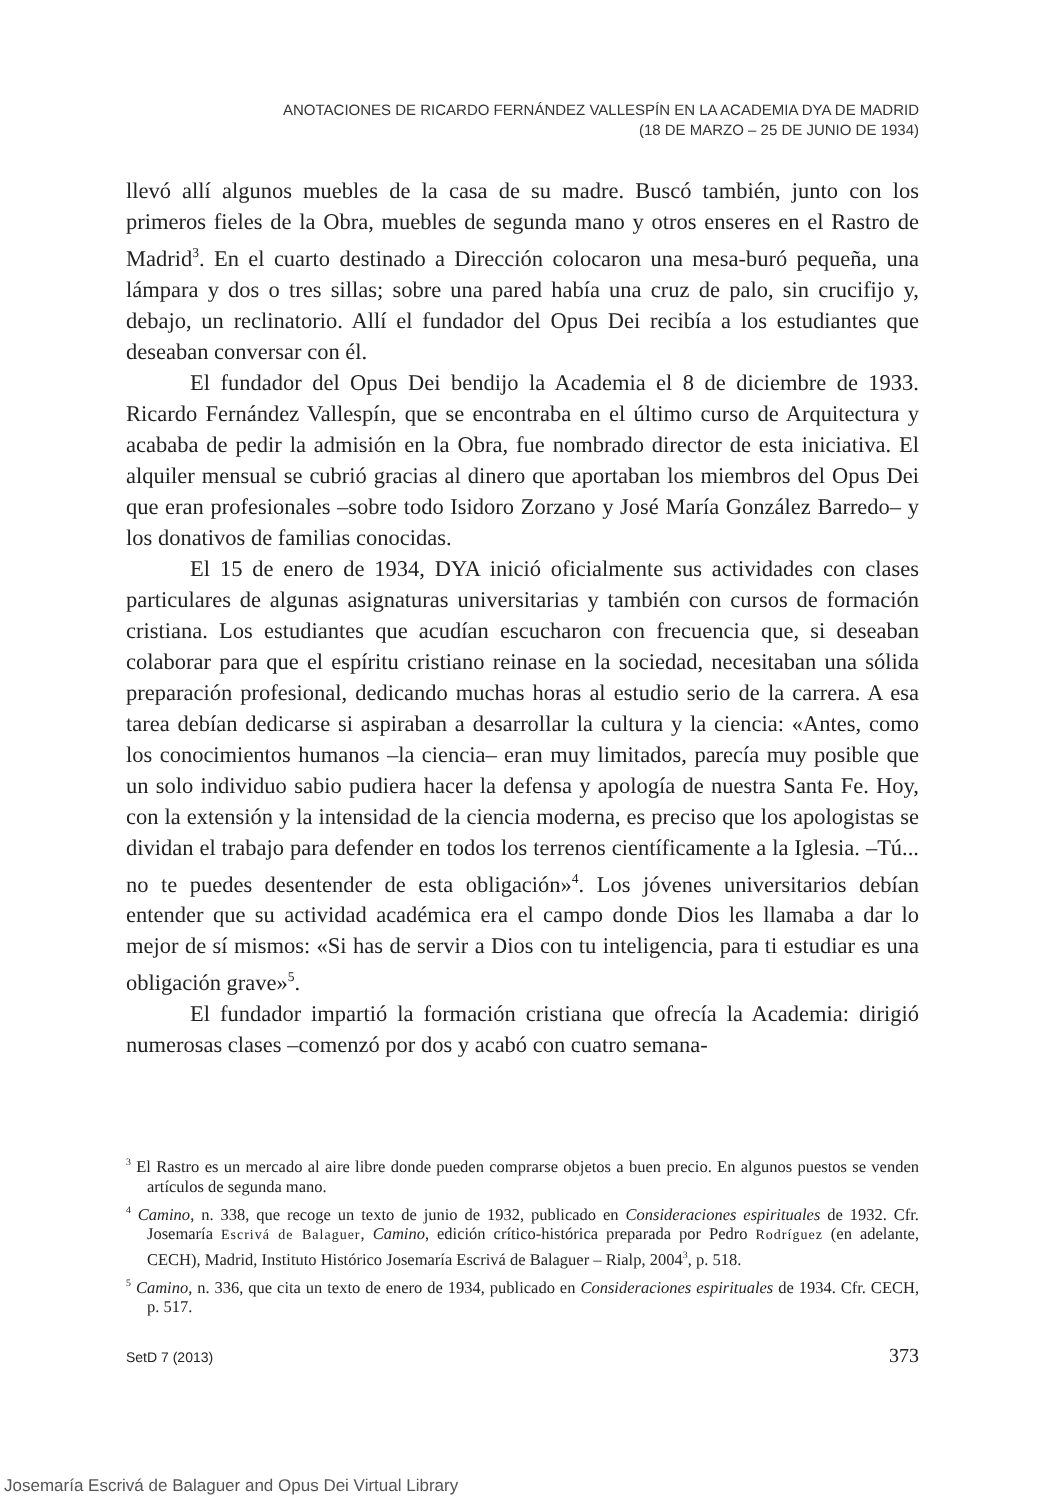ANOTACIONES DE RICARDO FERNÁNDEZ VALLESPÍN EN LA ACADEMIA DYA DE MADRID
(18 DE MARZO – 25 DE JUNIO DE 1934)
llevó allí algunos muebles de la casa de su madre. Buscó también, junto con los primeros fieles de la Obra, muebles de segunda mano y otros enseres en el Rastro de Madrid<sup>3</sup>. En el cuarto destinado a Dirección colocaron una mesa-buró pequeña, una lámpara y dos o tres sillas; sobre una pared había una cruz de palo, sin crucifijo y, debajo, un reclinatorio. Allí el fundador del Opus Dei recibía a los estudiantes que deseaban conversar con él.
El fundador del Opus Dei bendijo la Academia el 8 de diciembre de 1933. Ricardo Fernández Vallespín, que se encontraba en el último curso de Arquitectura y acababa de pedir la admisión en la Obra, fue nombrado director de esta iniciativa. El alquiler mensual se cubrió gracias al dinero que aportaban los miembros del Opus Dei que eran profesionales –sobre todo Isidoro Zorzano y José María González Barredo– y los donativos de familias conocidas.
El 15 de enero de 1934, DYA inició oficialmente sus actividades con clases particulares de algunas asignaturas universitarias y también con cursos de formación cristiana. Los estudiantes que acudían escucharon con frecuencia que, si deseaban colaborar para que el espíritu cristiano reinase en la sociedad, necesitaban una sólida preparación profesional, dedicando muchas horas al estudio serio de la carrera. A esa tarea debían dedicarse si aspiraban a desarrollar la cultura y la ciencia: «Antes, como los conocimientos humanos –la ciencia– eran muy limitados, parecía muy posible que un solo individuo sabio pudiera hacer la defensa y apología de nuestra Santa Fe. Hoy, con la extensión y la intensidad de la ciencia moderna, es preciso que los apologistas se dividan el trabajo para defender en todos los terrenos científicamente a la Iglesia. –Tú... no te puedes desentender de esta obligación»<sup>4</sup>. Los jóvenes universitarios debían entender que su actividad académica era el campo donde Dios les llamaba a dar lo mejor de sí mismos: «Si has de servir a Dios con tu inteligencia, para ti estudiar es una obligación grave»<sup>5</sup>.
El fundador impartió la formación cristiana que ofrecía la Academia: dirigió numerosas clases –comenzó por dos y acabó con cuatro semana-
<sup>3</sup> El Rastro es un mercado al aire libre donde pueden comprarse objetos a buen precio. En algunos puestos se venden artículos de segunda mano.
<sup>4</sup> Camino, n. 338, que recoge un texto de junio de 1932, publicado en Consideraciones espirituales de 1932. Cfr. Josemaría Escrivá de Balaguer, Camino, edición crítico-histórica preparada por Pedro Rodríguez (en adelante, CECH), Madrid, Instituto Histórico Josemaría Escrivá de Balaguer – Rialp, 2004<sup>3</sup>, p. 518.
<sup>5</sup> Camino, n. 336, que cita un texto de enero de 1934, publicado en Consideraciones espirituales de 1934. Cfr. CECH, p. 517.
SetD 7 (2013) 373
Josemaría Escrivá de Balaguer and Opus Dei Virtual Library